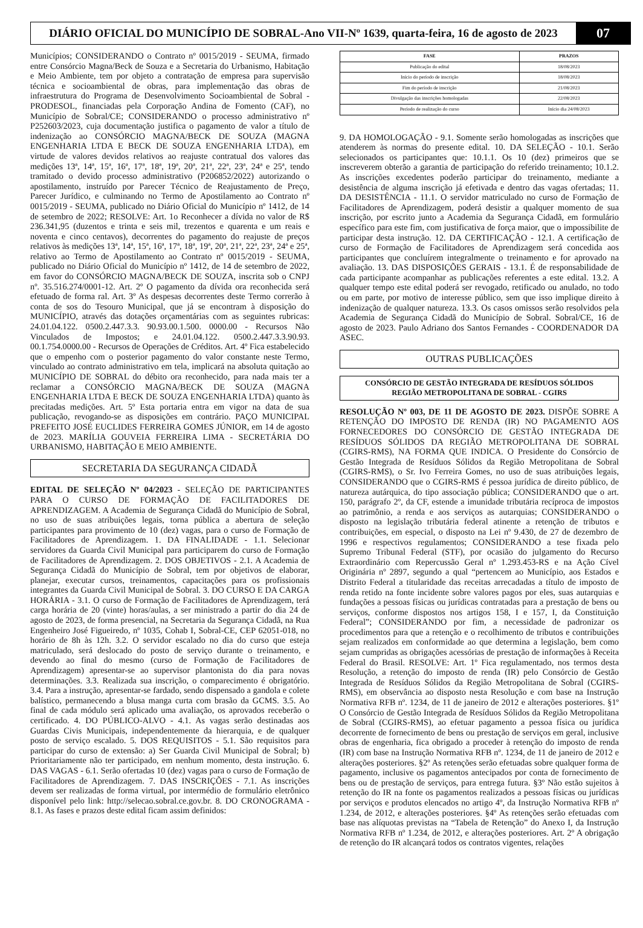DIÁRIO OFICIAL DO MUNICÍPIO DE SOBRAL-Ano VII-Nº 1639, quarta-feira, 16 de agosto de 2023
07
Municípios; CONSIDERANDO o Contrato nº 0015/2019 - SEUMA, firmado entre Consórcio Magna/Beck de Souza e a Secretaria do Urbanismo, Habitação e Meio Ambiente, tem por objeto a contratação de empresa para supervisão técnica e socioambiental de obras, para implementação das obras de infraestrutura do Programa de Desenvolvimento Socioambiental de Sobral - PRODESOL, financiadas pela Corporação Andina de Fomento (CAF), no Município de Sobral/CE; CONSIDERANDO o processo administrativo nº P252603/2023, cuja documentação justifica o pagamento de valor a título de indenização ao CONSÓRCIO MAGNA/BECK DE SOUZA (MAGNA ENGENHARIA LTDA E BECK DE SOUZA ENGENHARIA LTDA), em virtude de valores devidos relativos ao reajuste contratual dos valores das medições 13ª, 14ª, 15ª, 16ª, 17ª, 18ª, 19ª, 20ª, 21ª, 22ª, 23ª, 24ª e 25ª, tendo tramitado o devido processo administrativo (P206852/2022) autorizando o apostilamento, instruído por Parecer Técnico de Reajustamento de Preço, Parecer Jurídico, e culminando no Termo de Apostilamento ao Contrato nº 0015/2019 - SEUMA, publicado no Diário Oficial do Município nº 1412, de 14 de setembro de 2022; RESOLVE: Art. 1o Reconhecer a dívida no valor de R$ 236.341,95 (duzentos e trinta e seis mil, trezentos e quarenta e um reais e noventa e cinco centavos), decorrentes do pagamento do reajuste de preços relativos às medições 13ª, 14ª, 15ª, 16ª, 17ª, 18ª, 19ª, 20ª, 21ª, 22ª, 23ª, 24ª e 25ª, relativo ao Termo de Apostilamento ao Contrato nº 0015/2019 - SEUMA, publicado no Diário Oficial do Município nº 1412, de 14 de setembro de 2022, em favor do CONSÓRCIO MAGNA/BECK DE SOUZA, inscrita sob o CNPJ nº. 35.516.274/0001-12. Art. 2º O pagamento da dívida ora reconhecida será efetuado de forma ral. Art. 3º As despesas decorrentes deste Termo correrão à conta de sos do Tesouro Municipal, que já se encontram à disposição do MUNICÍPIO, através das dotações orçamentárias com as seguintes rubricas: 24.01.04.122. 0500.2.447.3.3. 90.93.00.1.500. 0000.00 - Recursos Não Vinculados de Impostos; e 24.01.04.122. 0500.2.447.3.3.90.93. 00.1.754.0000.00 - Recursos de Operações de Créditos. Art. 4º Fica estabelecido que o empenho com o posterior pagamento do valor constante neste Termo, vinculado ao contrato administrativo em tela, implicará na absoluta quitação ao MUNICÍPIO DE SOBRAL do débito ora reconhecido, para nada mais ter a reclamar a CONSÓRCIO MAGNA/BECK DE SOUZA (MAGNA ENGENHARIA LTDA E BECK DE SOUZA ENGENHARIA LTDA) quanto às precitadas medições. Art. 5º Esta portaria entra em vigor na data de sua publicação, revogando-se as disposições em contrário. PAÇO MUNICIPAL PREFEITO JOSÉ EUCLIDES FERREIRA GOMES JÚNIOR, em 14 de agosto de 2023. MARÍLIA GOUVEIA FERREIRA LIMA - SECRETÁRIA DO URBANISMO, HABITAÇÃO E MEIO AMBIENTE.
SECRETARIA DA SEGURANÇA CIDADÃ
EDITAL DE SELEÇÃO Nº 04/2023 - SELEÇÃO DE PARTICIPANTES PARA O CURSO DE FORMAÇÃO DE FACILITADORES DE APRENDIZAGEM. A Academia de Segurança Cidadã do Município de Sobral, no uso de suas atribuições legais, torna pública a abertura de seleção participantes para provimento de 10 (dez) vagas, para o curso de Formação de Facilitadores de Aprendizagem. 1. DA FINALIDADE - 1.1. Selecionar servidores da Guarda Civil Municipal para participarem do curso de Formação de Facilitadores de Aprendizagem. 2. DOS OBJETIVOS - 2.1. A Academia de Segurança Cidadã do Município de Sobral, tem por objetivos de elaborar, planejar, executar cursos, treinamentos, capacitações para os profissionais integrantes da Guarda Civil Municipal de Sobral. 3. DO CURSO E DA CARGA HORÁRIA - 3.1. O curso de Formação de Facilitadores de Aprendizagem, terá carga horária de 20 (vinte) horas/aulas, a ser ministrado a partir do dia 24 de agosto de 2023, de forma presencial, na Secretaria da Segurança Cidadã, na Rua Engenheiro José Figueiredo, nº 1035, Cohab I, Sobral-CE, CEP 62051-018, no horário de 8h às 12h. 3.2. O servidor escalado no dia do curso que esteja matriculado, será deslocado do posto de serviço durante o treinamento, e devendo ao final do mesmo (curso de Formação de Facilitadores de Aprendizagem) apresentar-se ao supervisor plantonista do dia para novas determinações. 3.3. Realizada sua inscrição, o comparecimento é obrigatório. 3.4. Para a instrução, apresentar-se fardado, sendo dispensado a gandola e colete balístico, permanecendo a blusa manga curta com brasão da GCMS. 3.5. Ao final de cada módulo será aplicado uma avaliação, os aprovados receberão o certificado. 4. DO PÚBLICO-ALVO - 4.1. As vagas serão destinadas aos Guardas Civis Municipais, independentemente da hierarquia, e de qualquer posto de serviço escalado. 5. DOS REQUISITOS - 5.1. São requisitos para participar do curso de extensão: a) Ser Guarda Civil Municipal de Sobral; b) Prioritariamente não ter participado, em nenhum momento, desta instrução. 6. DAS VAGAS - 6.1. Serão ofertadas 10 (dez) vagas para o curso de Formação de Facilitadores de Aprendizagem. 7. DAS INSCRIÇÕES - 7.1. As inscrições devem ser realizadas de forma virtual, por intermédio de formulário eletrônico disponível pelo link: http://selecao.sobral.ce.gov.br. 8. DO CRONOGRAMA - 8.1. As fases e prazos deste edital ficam assim definidos:
| FASE | PRAZOS |
| --- | --- |
| Publicação do edital | 18/08/2023 |
| Início do período de inscrição | 18/08/2023 |
| Fim do período de inscrição | 21/08/2023 |
| Divulgação das inscrições homologadas | 22/08/2023 |
| Período de realização do curso | Início dia 24/08/2023 |
9. DA HOMOLOGAÇÃO - 9.1. Somente serão homologadas as inscrições que atenderem às normas do presente edital. 10. DA SELEÇÃO - 10.1. Serão selecionados os participantes que: 10.1.1. Os 10 (dez) primeiros que se inscreverem obterão a garantia de participação do referido treinamento; 10.1.2. As inscrições excedentes poderão participar do treinamento, mediante a desistência de alguma inscrição já efetivada e dentro das vagas ofertadas; 11. DA DESISTÊNCIA - 11.1. O servidor matriculado no curso de Formação de Facilitadores de Aprendizagem, poderá desistir a qualquer momento de sua inscrição, por escrito junto a Academia da Segurança Cidadã, em formulário específico para este fim, com justificativa de força maior, que o impossibilite de participar desta instrução. 12. DA CERTIFICAÇÃO - 12.1. A certificação de curso de Formação de Facilitadores de Aprendizagem será concedida aos participantes que concluírem integralmente o treinamento e for aprovado na avaliação. 13. DAS DISPOSIÇÕES GERAIS - 13.1. É de responsabilidade de cada participante acompanhar as publicações referentes a este edital. 13.2. A qualquer tempo este edital poderá ser revogado, retificado ou anulado, no todo ou em parte, por motivo de interesse público, sem que isso implique direito à indenização de qualquer natureza. 13.3. Os casos omissos serão resolvidos pela Academia de Segurança Cidadã do Município de Sobral. Sobral/CE, 16 de agosto de 2023. Paulo Adriano dos Santos Fernandes - COORDENADOR DA ASEC.
OUTRAS PUBLICAÇÕES
CONSÓRCIO DE GESTÃO INTEGRADA DE RESÍDUOS SÓLIDOS
REGIÃO METROPOLITANA DE SOBRAL - CGIRS
RESOLUÇÃO Nº 003, DE 11 DE AGOSTO DE 2023. DISPÕE SOBRE A RETENÇÃO DO IMPOSTO DE RENDA (IR) NO PAGAMENTO AOS FORNECEDORES DO CONSÓRCIO DE GESTÃO INTEGRADA DE RESÍDUOS SÓLIDOS DA REGIÃO METROPOLITANA DE SOBRAL (CGIRS-RMS), NA FORMA QUE INDICA. O Presidente do Consórcio de Gestão Integrada de Resíduos Sólidos da Região Metropolitana de Sobral (CGIRS-RMS), o Sr. Ivo Ferreira Gomes, no uso de suas atribuições legais, CONSIDERANDO que o CGIRS-RMS é pessoa jurídica de direito público, de natureza autárquica, do tipo associação pública; CONSIDERANDO que o art. 150, parágrafo 2º, da CF, estende a imunidade tributária recíproca de impostos ao patrimônio, a renda e aos serviços as autarquias; CONSIDERANDO o disposto na legislação tributária federal atinente a retenção de tributos e contribuições, em especial, o disposto na Lei nº 9.430, de 27 de dezembro de 1996 e respectivos regulamentos; CONSIDERANDO a tese fixada pelo Supremo Tribunal Federal (STF), por ocasião do julgamento do Recurso Extraordinário com Repercussão Geral nº 1.293.453-RS e na Ação Cível Originária nº 2897, segundo a qual “pertencem ao Município, aos Estados e Distrito Federal a titularidade das receitas arrecadadas a título de imposto de renda retido na fonte incidente sobre valores pagos por eles, suas autarquias e fundações a pessoas físicas ou jurídicas contratadas para a prestação de bens ou serviços, conforme dispostos nos artigos 158, I e 157, I, da Constituição Federal”; CONSIDERANDO por fim, a necessidade de padronizar os procedimentos para que a retenção e o recolhimento de tributos e contribuições sejam realizados em conformidade ao que determina a legislação, bem como sejam cumpridas as obrigações acessórias de prestação de informações à Receita Federal do Brasil. RESOLVE: Art. 1º Fica regulamentado, nos termos desta Resolução, a retenção do imposto de renda (IR) pelo Consórcio de Gestão Integrada de Resíduos Sólidos da Região Metropolitana de Sobral (CGIRS-RMS), em observância ao disposto nesta Resolução e com base na Instrução Normativa RFB nº. 1234, de 11 de janeiro de 2012 e alterações posteriores. §1º O Consórcio de Gestão Integrada de Resíduos Sólidos da Região Metropolitana de Sobral (CGIRS-RMS), ao efetuar pagamento a pessoa física ou jurídica decorrente de fornecimento de bens ou prestação de serviços em geral, inclusive obras de engenharia, fica obrigado a proceder à retenção do imposto de renda (IR) com base na Instrução Normativa RFB nº. 1234, de 11 de janeiro de 2012 e alterações posteriores. §2º As retenções serão efetuadas sobre qualquer forma de pagamento, inclusive os pagamentos antecipados por conta de fornecimento de bens ou de prestação de serviços, para entrega futura. §3º Não estão sujeitos à retenção do IR na fonte os pagamentos realizados a pessoas físicas ou jurídicas por serviços e produtos elencados no artigo 4º, da Instrução Normativa RFB nº 1.234, de 2012, e alterações posteriores. §4º As retenções serão efetuadas com base nas alíquotas previstas na “Tabela de Retenção” do Anexo I, da Instrução Normativa RFB nº 1.234, de 2012, e alterações posteriores. Art. 2º A obrigação de retenção do IR alcançará todos os contratos vigentes, relações